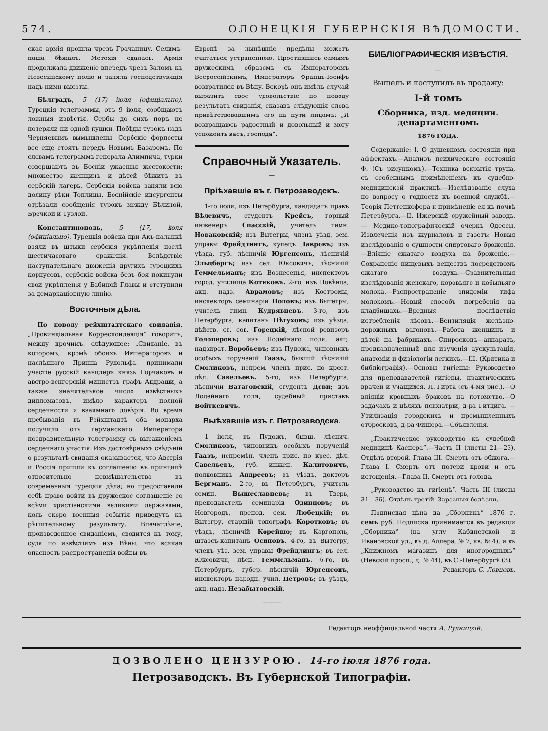574. ОЛОНЕЦКІЯ ГУБЕРНСКІЯ ВѢДОМОСТИ.
ская армія прошла чрезъ Грачаницу. Селимъ-паша бѣжалъ. Метохія сдалась. Армія продолжала движеніе впередъ чрезъ Заломъ къ Невесинскому полю и заняла господствующія надъ нимн высоты.
Бѣлградъ, 5 (17) іюля (офиціально). Турецкія телеграммы, отъ 9 іюля, сообщаютъ ложныя извѣстія. Сербы до сихъ поръ не потеряли ни одной пушки. Побѣды турокъ надъ Черняевымъ вымышлены. Сербскіе форпосты все еще стоятъ передъ Новымъ Базаромъ. По словамъ телеграммъ генерала Алимпича, турки совершаютъ въ Босніи ужасныя жестокости; множество женщинъ и дѣтей бѣжитъ въ сербскій лагерь. Сербскія войска заняли всю долину рѣки Топлицы. Боснійскіе инсургенты отрѣзали сообщенія турокъ между Бѣлиной, Бречкой и Тузлой.
Константинополь, 5 (17) іюля (офиціально). Турецкія войска при Акъ-паланкѣ взяли въ штыки сербскія укрѣпленія послѣ шестичасоваго сраженія. Вслѣдствіе наступательнаго движенія другихъ турецкихъ корпусовъ, сербскія войска безъ боя покинули свои укрѣпленія у Бабиной Главы и отступили за демаркаціонную линію.
Восточныя дѣла.
По поводу рейхштадтскаго свиданія, „Провинціальная Корреспонденція“ говоритъ, между прочимъ, слѣдующее: „Свиданіе, въ которомъ, кромѣ обоихъ Императоровъ и наслѣднаго Принца Рудольфа, принимали участіе русскій канцлеръ князь Горчаковъ и австро-венгерскій министръ графъ Андраши, а также значительное число извѣстныхъ дипломатовъ, имѣло характеръ полной сердечности и взаимнаго довѣрія. Во время пребыванія въ Рейхштадтѣ оба монарха получили отъ германскаго Императора поздравительную телеграмму съ выраженіемъ сердечнаго участія. Изъ достовѣрныхъ свѣдѣній о результатѣ свиданія оказывается, что Австрія и Россія пришли къ соглашенію въ принципѣ относительно невмѣшательства въ современныя турецкія дѣла; но предоставили себѣ право войти въ дружеское соглашеніе со всѣми христіанскими великими державами, коль скоро военныя событія приведутъ къ рѣшительному результату. Впечатлѣніе, произведенное свиданіемъ, сводится къ тому, судя по извѣстіямъ изъ Вѣны, что всякая опасность распространенія войны въ
Европѣ за нынѣшніе предѣлы можетъ считаться устраненною. Простившись самымъ дружескимъ образомъ съ Императоромъ Всероссійскимъ, Императоръ Францъ-Іосифъ возвратился въ Вѣну. Вскорѣ онъ имѣлъ случай выразить свое удовольствіе по поводу результата свиданія, сказавъ слѣдующія слова привѣтствовавшимъ его на пути лицамъ: „Я возвращаюсь радостный и довольный и могу успокоить васъ, господа“.
Справочный Указатель.
—
Пріѣхавшіе въ г. Петрозаводскъ.
1-го іюля, изъ Петербурга, кандидатъ правъ Вѣлевичъ, студентъ Крейсъ, горный инженеръ Спасскій, учитель гимн. Новаковскій; изъ Вытегры, членъ уѣзд. зем. управы Фрейдлингъ, купецъ Лавровъ; изъ уѣзда, губ. лѣсничій Юргенсонъ, лѣсничій Эльцбергъ; изъ сел. Юксовичъ, лѣсничій Геммельманъ; изъ Вознесенья, инспекторъ город. училища Котиковъ. 2-го, изъ Повѣнца, акц. надз. Аврамовъ; изъ Костромы, инспекторъ семинаріи Поповъ; изъ Вытегры, учитель гимн. Кудрявцевъ. 3-го, изъ Петербурга, капитанъ Пѣтуховъ; изъ уѣзда, дѣйств. ст. сов. Горецкій, лѣсной ревизоръ Голоперовъ; изъ Лодейнаго поля, акц. надзират. Воробьевъ; изъ Пудожа, чиновникъ особыхъ порученій Гаазъ, бывшій лѣсничій Смоликовъ, непрем. членъ прис. по крест. дѣл. Савельевъ. 5-го, изъ Петербурга, лѣсничій Ватаговскій, студентъ Деви; изъ Лодейнаго поля, судебный приставъ Войткевичъ.
Выѣхавшіе изъ г. Петрозаводска.
1 іюля, въ Пудожъ, бывш. лѣснич. Смоликовъ, чиновникъ особыхъ порученій Гаазъ, непремѣн. членъ прис. по крес. дѣл. Савельевъ, губ. инжен. Калитовичъ, полковникъ Андреевъ; въ уѣздъ, докторъ Бергманъ. 2-го, въ Петербургъ, учитель семин. Вышеславцевъ; въ Тверь, преподаватель семинаріи Одинцовъ; въ Новгородъ, препод. сем. Любецкій; въ Вытегру, старшій топографъ Коротковъ; въ уѣздъ, лѣсничій Корейшо; въ Каргополь, штабсъ-капитанъ Осиповъ. 4-го, въ Вытегру, членъ уѣз. зем. управы Фрейдлингъ; въ сел. Юксовичи, лѣсн. Геммельманъ. 6-го, въ Петербургъ, губер. лѣсничій Юргенсонъ, инспекторъ народн. учил. Петровъ; въ уѣздъ, акц. надз. Незабытовскій.
———
БИБЛІОГРАФИЧЕСКІЯ ИЗВѢСТІЯ.
—
Вышелъ и поступилъ въ продажу:
І-й томъ
Сборника, изд. медицин. департаментомъ
1876 ГОДА.
Содержаніе: I. О душевномъ состояніи при аффектахъ.—Анализъ психическаго состоянія Ф. (Съ рисункомъ).—Техника вскрытія трупа, съ особеннымъ примѣненіемъ къ судебно-медицинской практикѣ.—Изслѣдованіе слуха по вопросу о годности къ военной службѣ.—Теорія Петтенкофера и примѣненіе ея къ почвѣ Петербурга.—II. Ижерскій оружейный заводъ. — Медико-топографическій очеркъ Одессы. Извлеченія изъ журналовъ и газетъ: Новыя изслѣдованія о сущности спиртоваго броженія.—Вліяніе сжатаго воздуха на броженіе.—Сохраненіе пищевыхъ веществъ посредствомъ сжатаго воздуха.—Сравнительныя изслѣдованія женскаго, коровьяго и кобыльяго молока.—Распространеніе эпидеміи тифа молокомъ.—Новый способъ погребенія на кладбищахъ.—Вредныя послѣдствія истребленія лѣсовъ.—Вентиляція желѣзно-дорожныхъ вагоновъ.—Работа женщинъ и дѣтей на фабрикахъ.—Спироскопъ—аппаратъ, предназначенный для изученія аускультаціи, анатоміи и физіологіи легкихъ.—III. (Критика и библіографія).—Основы гигіены: Руководство для преподавателей гигіены, практическихъ врачей и учащихся. Л. Гирта (съ 4-мя рис.).—О вліяніи кровныхъ браковъ на потомство.—О задачахъ и цѣляхъ психіатріи, д-ра Гитцига. —Утилизація городскихъ и промышленныхъ отбросковъ, д-ра Фишера.—Объявленія.
„Практическое руководство къ судебной медицинѣ Каспера“.—Часть II (листы 21—23). Отдѣлъ второй. Глава III. Смерть отъ обжога.—Глава I. Смерть отъ потери крови и отъ истощенія.—Глава II. Смерть отъ голода.
„Руководство къ гигіенѣ“. Часть III (листы 31—36). Отдѣлъ третій. Заразныя болѣзни.
Подписная цѣна на „Сборникъ“ 1876 г. семь руб. Подписка принимается въ редакціи „Сборника“ (на углу Кабинетской и Ивановской ул., въ д. Аллера, № 7, кв. № 4), и въ „Книжномъ магазинѣ для иногородныхъ“ (Невскій просп., д. № 44), въ С.-Петербургѣ (3). Редакторъ С. Ловцовъ.
Редакторъ неоффиціальной части А. Рудницкій.
ДОЗВОЛЕНО ЦЕНЗУРОЮ. 14-го іюля 1876 года.
Петрозаводскъ. Въ Губернской Типографіи.